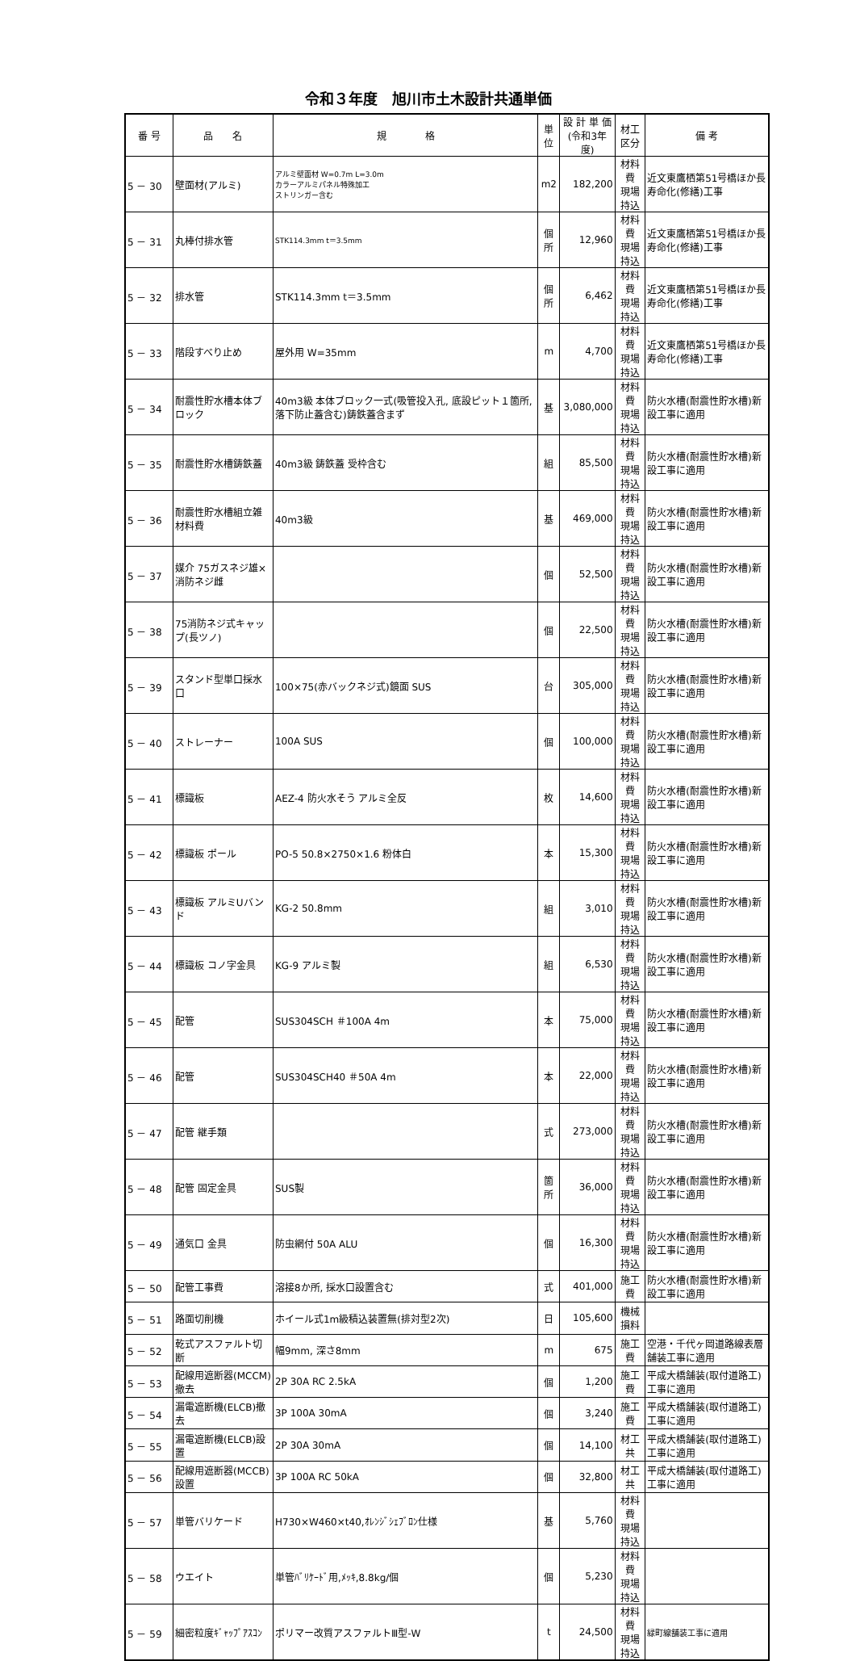令和３年度　旭川市土木設計共通単価
| 番 号 | 品 名 | 規 格 | 単位 | 設 計 単 価 (令和3年度) | 材工区分 | 備 考 |
| --- | --- | --- | --- | --- | --- | --- |
| 5 － 30 | 壁面材(アルミ) | アルミ壁面材 W=0.7m L=3.0m カラーアルミパネル特殊加工 ストリンガー含む | m2 | 182,200 | 材料費 現場持込 | 近文東鷹栖第51号橋ほか長寿命化(修繕)工事 |
| 5 － 31 | 丸棒付排水管 | STK114.3mm t＝3.5mm | 個所 | 12,960 | 材料費 現場持込 | 近文東鷹栖第51号橋ほか長寿命化(修繕)工事 |
| 5 － 32 | 排水管 | STK114.3mm t＝3.5mm | 個所 | 6,462 | 材料費 現場持込 | 近文東鷹栖第51号橋ほか長寿命化(修繕)工事 |
| 5 － 33 | 階段すべり止め | 屋外用 W=35mm | m | 4,700 | 材料費 現場持込 | 近文東鷹栖第51号橋ほか長寿命化(修繕)工事 |
| 5 － 34 | 耐震性貯水槽本体ブロック | 40m3級 本体ブロック一式(吸管投入孔, 底設ピット１箇所, 落下防止蓋含む)鋳鉄蓋含まず | 基 | 3,080,000 | 材料費 現場持込 | 防火水槽(耐震性貯水槽)新設工事に適用 |
| 5 － 35 | 耐震性貯水槽鋳鉄蓋 | 40m3級 鋳鉄蓋 受枠含む | 組 | 85,500 | 材料費 現場持込 | 防火水槽(耐震性貯水槽)新設工事に適用 |
| 5 － 36 | 耐震性貯水槽組立雑材料費 | 40m3級 | 基 | 469,000 | 材料費 現場持込 | 防火水槽(耐震性貯水槽)新設工事に適用 |
| 5 － 37 | 媒介 75ガスネジ雄×消防ネジ雌 | | 個 | 52,500 | 材料費 現場持込 | 防火水槽(耐震性貯水槽)新設工事に適用 |
| 5 － 38 | 75消防ネジ式キャップ(長ツノ) | | 個 | 22,500 | 材料費 現場持込 | 防火水槽(耐震性貯水槽)新設工事に適用 |
| 5 － 39 | スタンド型単口採水口 | 100×75(赤バックネジ式)鏡面 SUS | 台 | 305,000 | 材料費 現場持込 | 防火水槽(耐震性貯水槽)新設工事に適用 |
| 5 － 40 | ストレーナー | 100A SUS | 個 | 100,000 | 材料費 現場持込 | 防火水槽(耐震性貯水槽)新設工事に適用 |
| 5 － 41 | 標識板 | AEZ-4 防火水そう アルミ全反 | 枚 | 14,600 | 材料費 現場持込 | 防火水槽(耐震性貯水槽)新設工事に適用 |
| 5 － 42 | 標識板 ポール | PO-5 50.8×2750×1.6 粉体白 | 本 | 15,300 | 材料費 現場持込 | 防火水槽(耐震性貯水槽)新設工事に適用 |
| 5 － 43 | 標識板 アルミUバンド | KG-2 50.8mm | 組 | 3,010 | 材料費 現場持込 | 防火水槽(耐震性貯水槽)新設工事に適用 |
| 5 － 44 | 標識板 コノ字金具 | KG-9 アルミ製 | 組 | 6,530 | 材料費 現場持込 | 防火水槽(耐震性貯水槽)新設工事に適用 |
| 5 － 45 | 配管 | SUS304SCH ＃100A 4m | 本 | 75,000 | 材料費 現場持込 | 防火水槽(耐震性貯水槽)新設工事に適用 |
| 5 － 46 | 配管 | SUS304SCH40 ＃50A 4m | 本 | 22,000 | 材料費 現場持込 | 防火水槽(耐震性貯水槽)新設工事に適用 |
| 5 － 47 | 配管 継手類 | | 式 | 273,000 | 材料費 現場持込 | 防火水槽(耐震性貯水槽)新設工事に適用 |
| 5 － 48 | 配管 固定金具 | SUS製 | 箇所 | 36,000 | 材料費 現場持込 | 防火水槽(耐震性貯水槽)新設工事に適用 |
| 5 － 49 | 通気口 金具 | 防虫網付 50A ALU | 個 | 16,300 | 材料費 現場持込 | 防火水槽(耐震性貯水槽)新設工事に適用 |
| 5 － 50 | 配管工事費 | 溶接8か所, 採水口設置含む | 式 | 401,000 | 施工費 | 防火水槽(耐震性貯水槽)新設工事に適用 |
| 5 － 51 | 路面切削機 | ホイール式1m級積込装置無(排対型2次) | 日 | 105,600 | 機械損料 | |
| 5 － 52 | 乾式アスファルト切断 | 幅9mm, 深さ8mm | m | 675 | 施工費 | 空港・千代ヶ岡道路線表層舗装工事に適用 |
| 5 － 53 | 配線用遮断器(MCCM)撤去 | 2P 30A RC 2.5kA | 個 | 1,200 | 施工費 | 平成大橋舗装(取付道路工)工事に適用 |
| 5 － 54 | 漏電遮断機(ELCB)撤去 | 3P 100A 30mA | 個 | 3,240 | 施工費 | 平成大橋舗装(取付道路工)工事に適用 |
| 5 － 55 | 漏電遮断機(ELCB)設置 | 2P 30A 30mA | 個 | 14,100 | 材工共 | 平成大橋舗装(取付道路工)工事に適用 |
| 5 － 56 | 配線用遮断器(MCCB)設置 | 3P 100A RC 50kA | 個 | 32,800 | 材工共 | 平成大橋舗装(取付道路工)工事に適用 |
| 5 － 57 | 単管バリケード | H730×W460×t40,ｵﾚﾝｼﾞｼｪﾌﾞﾛﾝ仕様 | 基 | 5,760 | 材料費 現場持込 | |
| 5 － 58 | ウエイト | 単管ﾊﾞﾘｹｰﾄﾞ用,ﾒｯｷ,8.8kg/個 | 個 | 5,230 | 材料費 現場持込 | |
| 5 － 59 | 細密粒度ｷﾞｬｯﾌﾟｱｽｺﾝ | ポリマー改質アスファルトⅢ型-W | t | 24,500 | 材料費 現場持込 | 緑町線舗装工事に適用 |